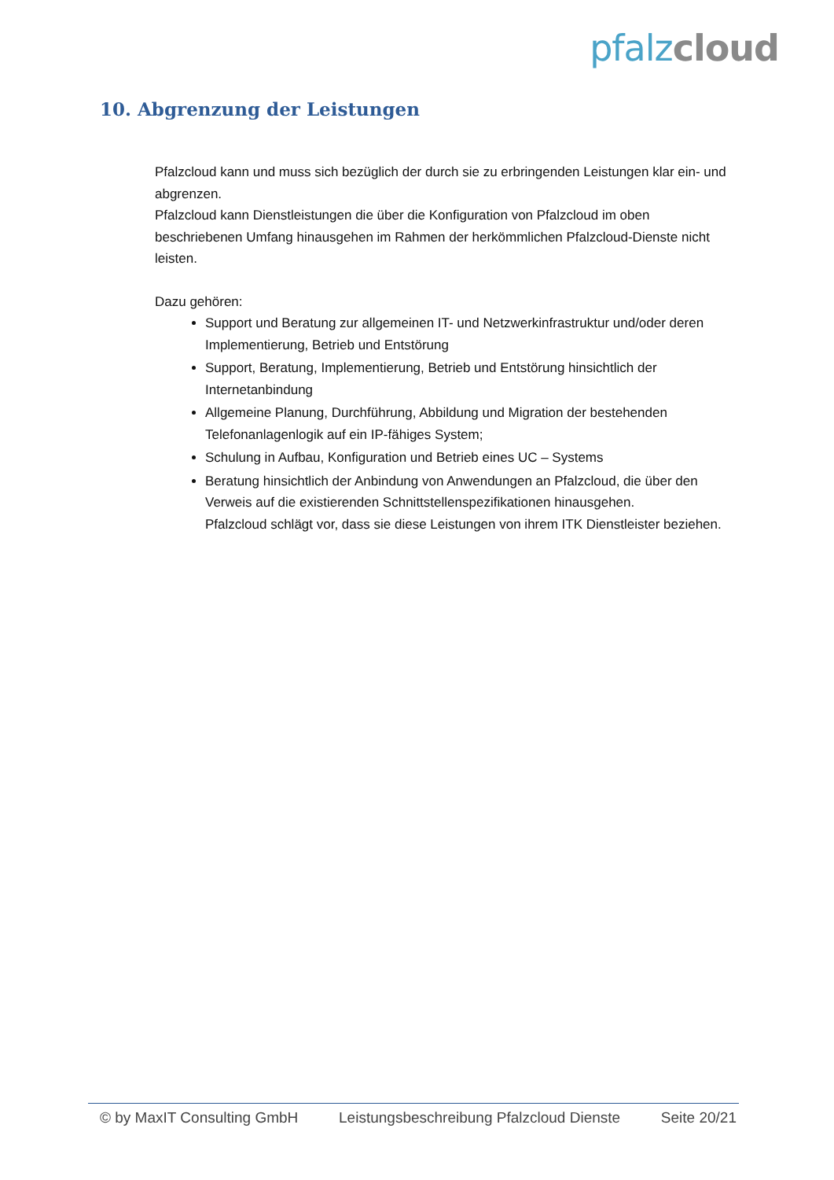pfalz cloud
10. Abgrenzung der Leistungen
Pfalzcloud kann und muss sich bezüglich der durch sie zu erbringenden Leistungen klar ein- und abgrenzen.
Pfalzcloud kann Dienstleistungen die über die Konfiguration von Pfalzcloud im oben beschriebenen Umfang hinausgehen im Rahmen der herkömmlichen Pfalzcloud-Dienste nicht leisten.
Dazu gehören:
Support und Beratung zur allgemeinen IT- und Netzwerkinfrastruktur und/oder deren Implementierung, Betrieb und Entstörung
Support, Beratung, Implementierung, Betrieb und Entstörung hinsichtlich der Internetanbindung
Allgemeine Planung, Durchführung, Abbildung und Migration der bestehenden Telefonanlagenlogik auf ein IP-fähiges System;
Schulung in Aufbau, Konfiguration und Betrieb eines UC – Systems
Beratung hinsichtlich der Anbindung von Anwendungen an Pfalzcloud, die über den Verweis auf die existierenden Schnittstellenspezifikationen hinausgehen.
Pfalzcloud schlägt vor, dass sie diese Leistungen von ihrem ITK Dienstleister beziehen.
© by MaxIT Consulting GmbH Leistungsbeschreibung Pfalzcloud Dienste Seite 20/21